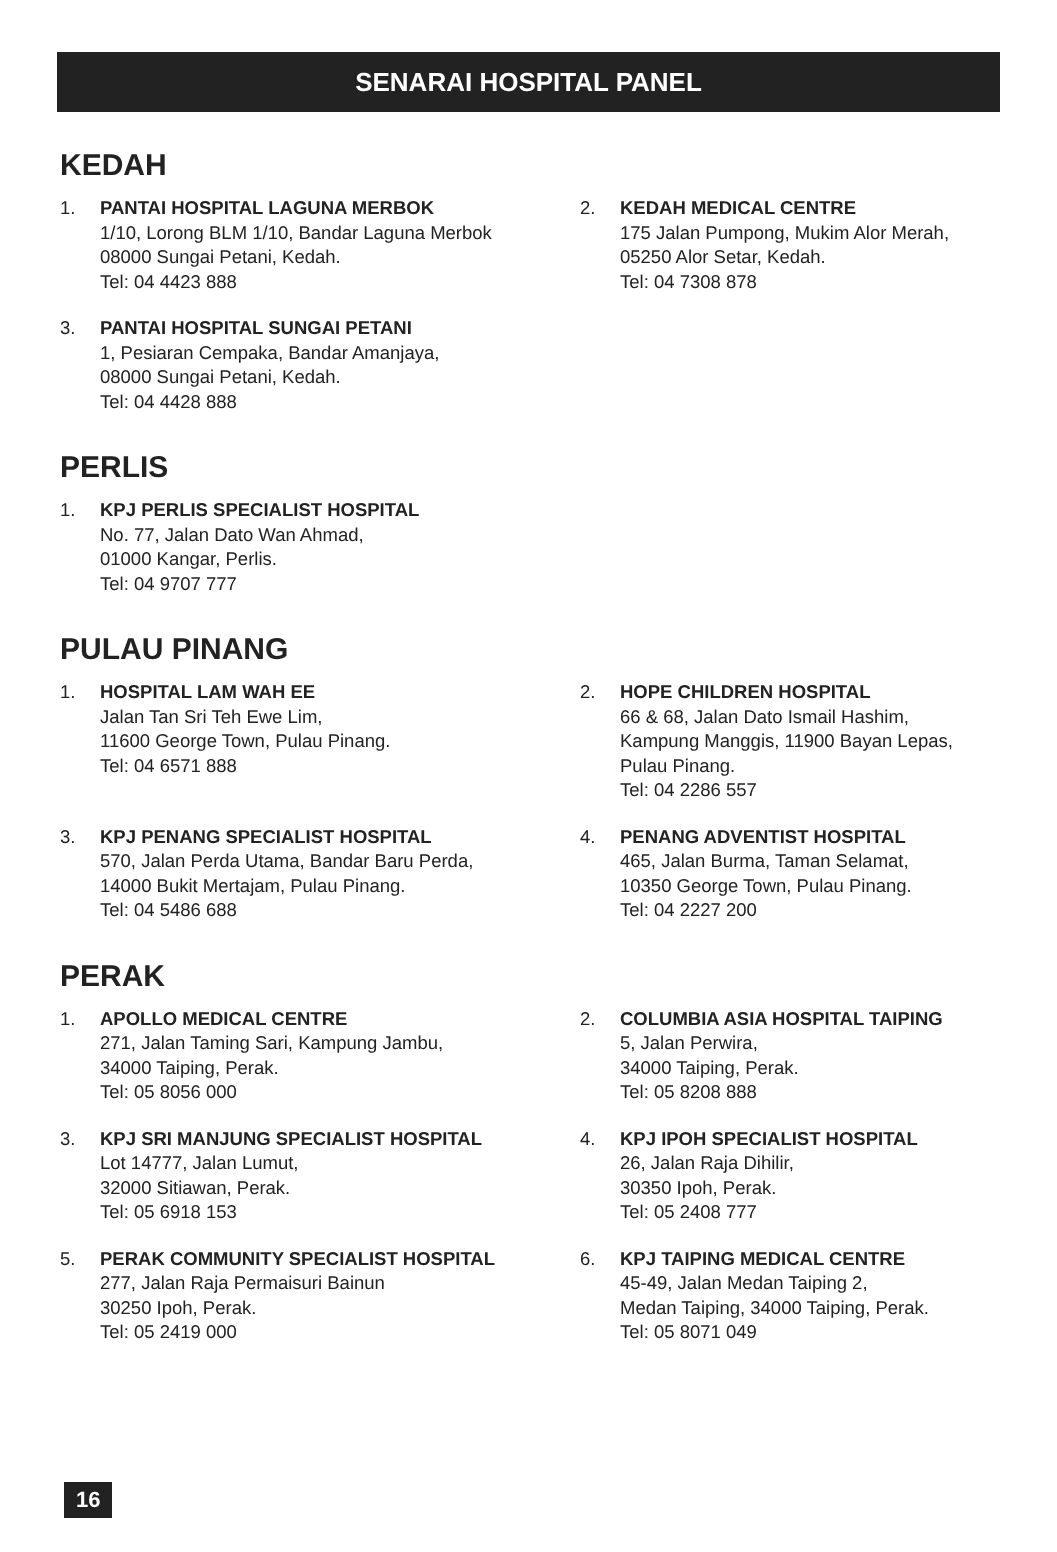SENARAI HOSPITAL PANEL
KEDAH
1. PANTAI HOSPITAL LAGUNA MERBOK
1/10, Lorong BLM 1/10, Bandar Laguna Merbok
08000 Sungai Petani, Kedah.
Tel: 04 4423 888
2. KEDAH MEDICAL CENTRE
175 Jalan Pumpong, Mukim Alor Merah,
05250 Alor Setar, Kedah.
Tel: 04 7308 878
3. PANTAI HOSPITAL SUNGAI PETANI
1, Pesiaran Cempaka, Bandar Amanjaya,
08000 Sungai Petani, Kedah.
Tel: 04 4428 888
PERLIS
1. KPJ PERLIS SPECIALIST HOSPITAL
No. 77, Jalan Dato Wan Ahmad,
01000 Kangar, Perlis.
Tel: 04 9707 777
PULAU PINANG
1. HOSPITAL LAM WAH EE
Jalan Tan Sri Teh Ewe Lim,
11600 George Town, Pulau Pinang.
Tel: 04 6571 888
2. HOPE CHILDREN HOSPITAL
66 & 68, Jalan Dato Ismail Hashim,
Kampung Manggis, 11900 Bayan Lepas,
Pulau Pinang.
Tel: 04 2286 557
3. KPJ PENANG SPECIALIST HOSPITAL
570, Jalan Perda Utama, Bandar Baru Perda,
14000 Bukit Mertajam, Pulau Pinang.
Tel: 04 5486 688
4. PENANG ADVENTIST HOSPITAL
465, Jalan Burma, Taman Selamat,
10350 George Town, Pulau Pinang.
Tel: 04 2227 200
PERAK
1. APOLLO MEDICAL CENTRE
271, Jalan Taming Sari, Kampung Jambu,
34000 Taiping, Perak.
Tel: 05 8056 000
2. COLUMBIA ASIA HOSPITAL TAIPING
5, Jalan Perwira,
34000 Taiping, Perak.
Tel: 05 8208 888
3. KPJ SRI MANJUNG SPECIALIST HOSPITAL
Lot 14777, Jalan Lumut,
32000 Sitiawan, Perak.
Tel: 05 6918 153
4. KPJ IPOH SPECIALIST HOSPITAL
26, Jalan Raja Dihilir,
30350 Ipoh, Perak.
Tel: 05 2408 777
5. PERAK COMMUNITY SPECIALIST HOSPITAL
277, Jalan Raja Permaisuri Bainun
30250 Ipoh, Perak.
Tel: 05 2419 000
6. KPJ TAIPING MEDICAL CENTRE
45-49, Jalan Medan Taiping 2,
Medan Taiping, 34000 Taiping, Perak.
Tel: 05 8071 049
16